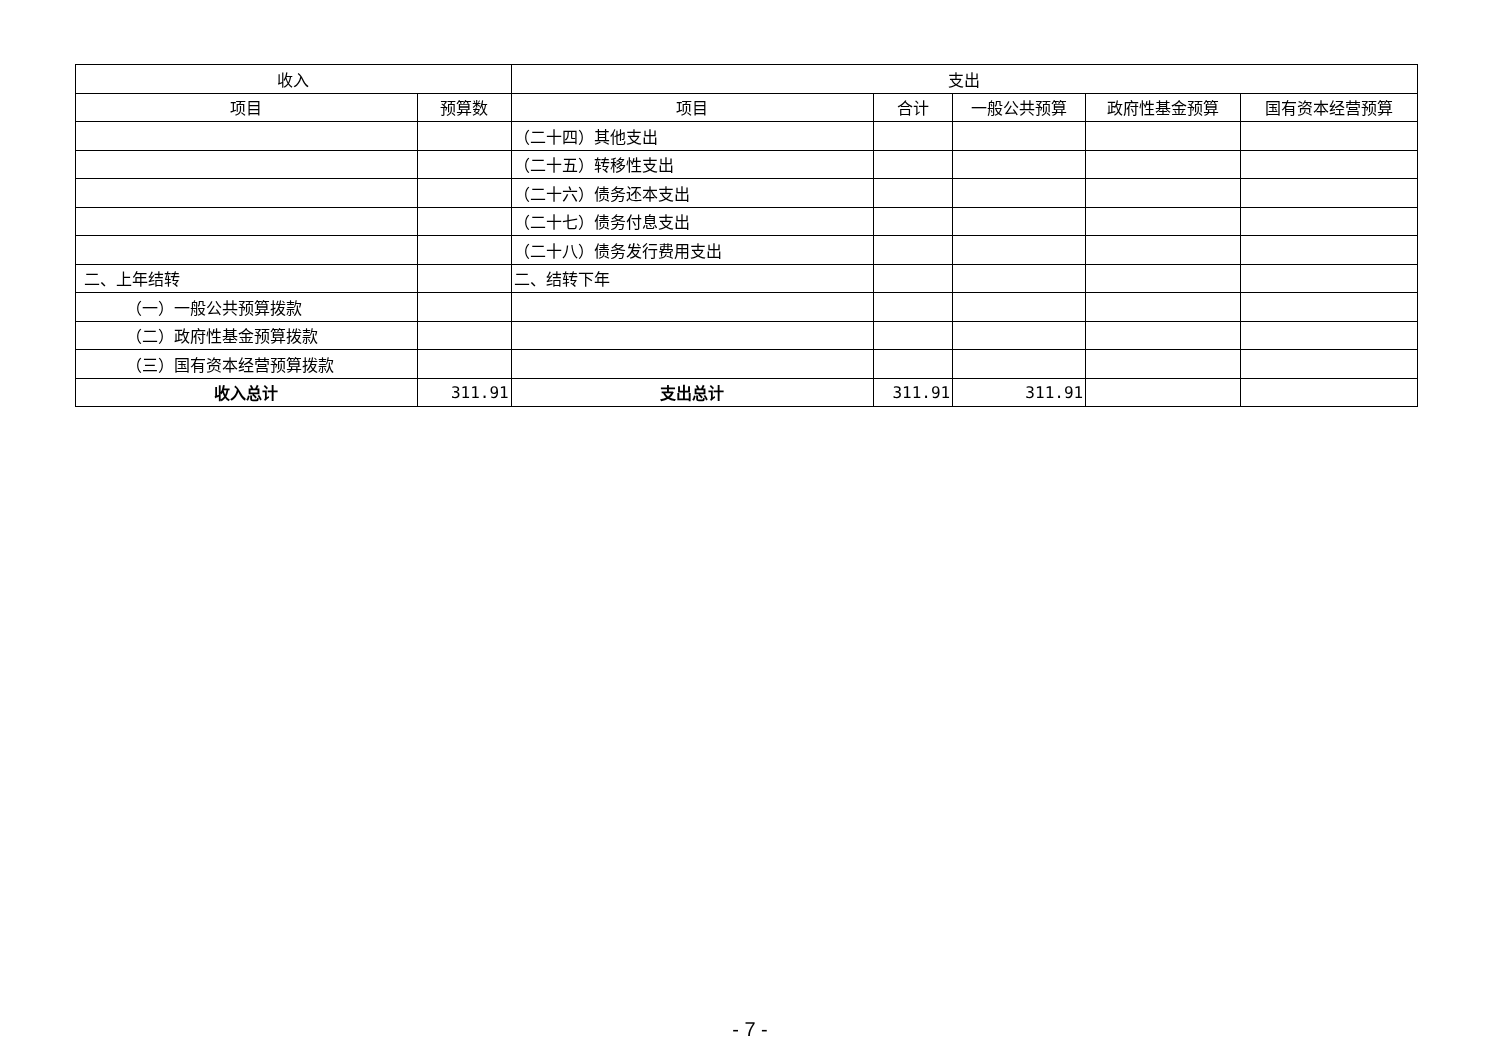| 收入 | | 支出 | | | | |
| --- | --- | --- | --- | --- | --- | --- |
| 项目 | 预算数 | 项目 | 合计 | 一般公共预算 | 政府性基金预算 | 国有资本经营预算 |
| | | （二十四）其他支出 | | | | |
| | | （二十五）转移性支出 | | | | |
| | | （二十六）债务还本支出 | | | | |
| | | （二十七）债务付息支出 | | | | |
| | | （二十八）债务发行费用支出 | | | | |
| 二、上年结转 | | 二、结转下年 | | | | |
| （一）一般公共预算拨款 | | | | | | |
| （二）政府性基金预算拨款 | | | | | | |
| （三）国有资本经营预算拨款 | | | | | | |
| 收入总计 | 311.91 | 支出总计 | 311.91 | 311.91 | | |
- 7 -